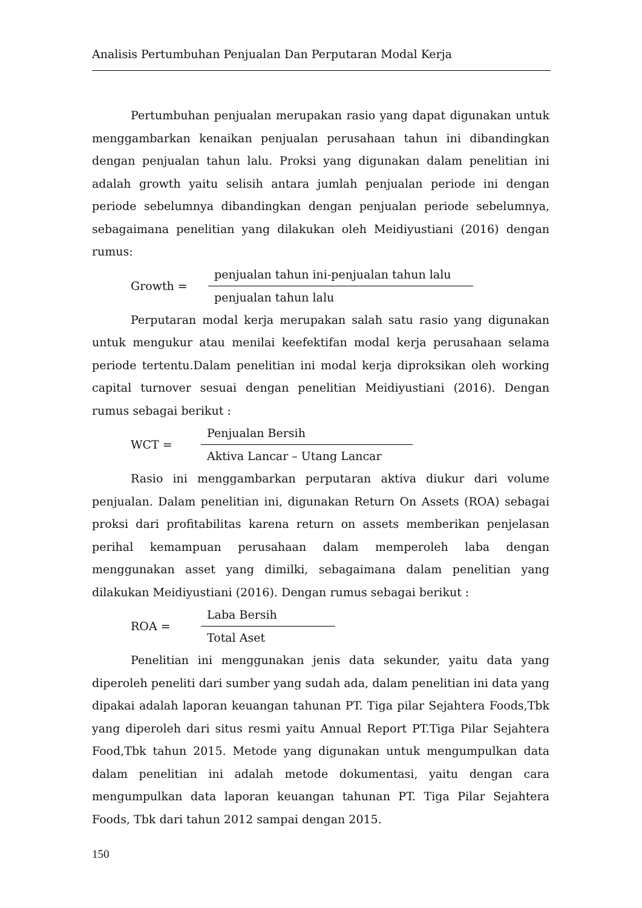Analisis Pertumbuhan Penjualan Dan Perputaran Modal Kerja
Pertumbuhan penjualan merupakan rasio yang dapat digunakan untuk menggambarkan kenaikan penjualan perusahaan tahun ini dibandingkan dengan penjualan tahun lalu. Proksi yang digunakan dalam penelitian ini adalah growth yaitu selisih antara jumlah penjualan periode ini dengan periode sebelumnya dibandingkan dengan penjualan periode sebelumnya, sebagaimana penelitian yang dilakukan oleh Meidiyustiani (2016) dengan rumus:
Growth =
penjualan tahun ini-penjualan tahun lalu
penjualan tahun lalu
Perputaran modal kerja merupakan salah satu rasio yang digunakan untuk mengukur atau menilai keefektifan modal kerja perusahaan selama periode tertentu.Dalam penelitian ini modal kerja diproksikan oleh working capital turnover sesuai dengan penelitian Meidiyustiani (2016). Dengan rumus sebagai berikut :
WCT =
Penjualan Bersih
Aktiva Lancar – Utang Lancar
Rasio ini menggambarkan perputaran aktiva diukur dari volume penjualan. Dalam penelitian ini, digunakan Return On Assets (ROA) sebagai proksi dari profitabilitas karena return on assets memberikan penjelasan perihal kemampuan perusahaan dalam memperoleh laba dengan menggunakan asset yang dimilki, sebagaimana dalam penelitian yang dilakukan Meidiyustiani (2016). Dengan rumus sebagai berikut :
ROA =
Laba Bersih
Total Aset
Penelitian ini menggunakan jenis data sekunder, yaitu data yang diperoleh peneliti dari sumber yang sudah ada, dalam penelitian ini data yang dipakai adalah laporan keuangan tahunan PT. Tiga pilar Sejahtera Foods,Tbk yang diperoleh dari situs resmi yaitu Annual Report PT.Tiga Pilar Sejahtera Food,Tbk tahun 2015. Metode yang digunakan untuk mengumpulkan data dalam penelitian ini adalah metode dokumentasi, yaitu dengan cara mengumpulkan data laporan keuangan tahunan PT. Tiga Pilar Sejahtera Foods, Tbk dari tahun 2012 sampai dengan 2015.
150